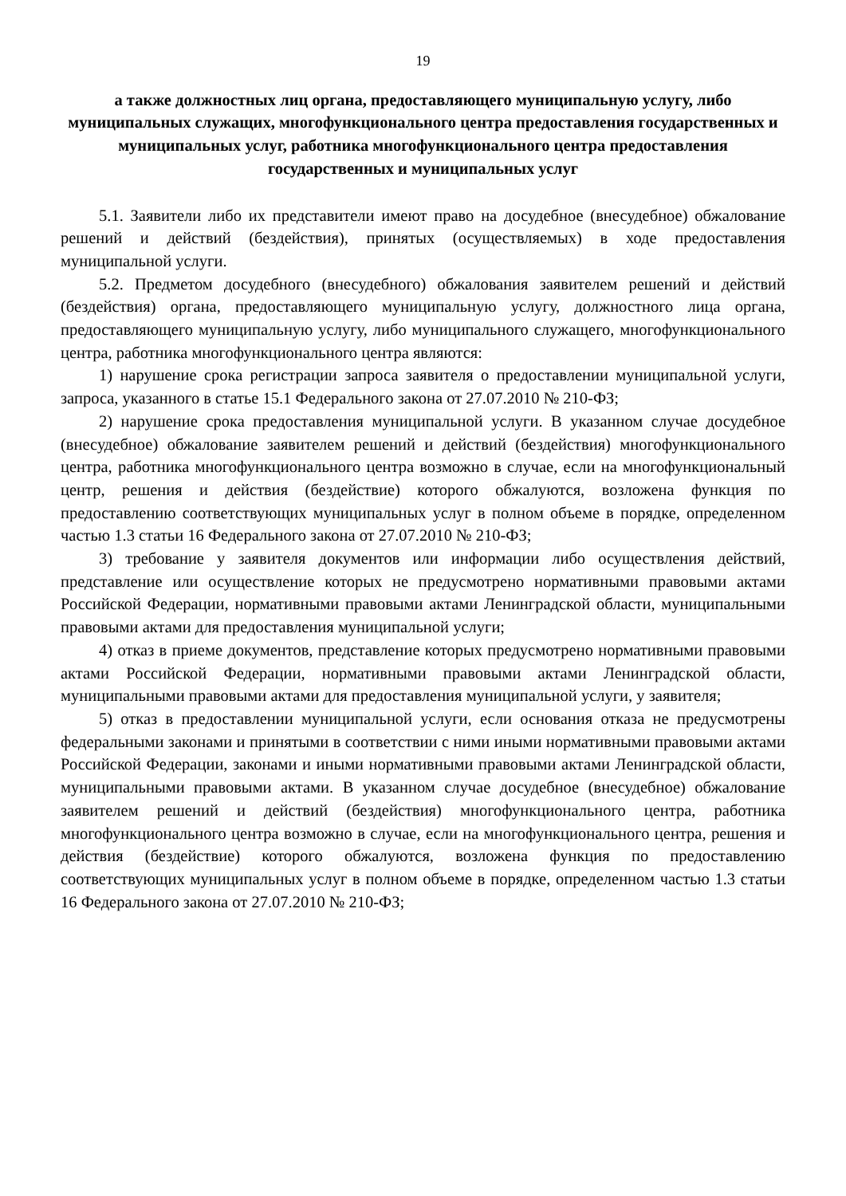19
а также должностных лиц органа, предоставляющего муниципальную услугу, либо муниципальных служащих, многофункционального центра предоставления государственных и муниципальных услуг, работника многофункционального центра предоставления государственных и муниципальных услуг
5.1. Заявители либо их представители имеют право на досудебное (внесудебное) обжалование решений и действий (бездействия), принятых (осуществляемых) в ходе предоставления муниципальной услуги.
5.2. Предметом досудебного (внесудебного) обжалования заявителем решений и действий (бездействия) органа, предоставляющего муниципальную услугу, должностного лица органа, предоставляющего муниципальную услугу, либо муниципального служащего, многофункционального центра, работника многофункционального центра являются:
1) нарушение срока регистрации запроса заявителя о предоставлении муниципальной услуги, запроса, указанного в статье 15.1 Федерального закона от 27.07.2010 № 210-ФЗ;
2) нарушение срока предоставления муниципальной услуги. В указанном случае досудебное (внесудебное) обжалование заявителем решений и действий (бездействия) многофункционального центра, работника многофункционального центра возможно в случае, если на многофункциональный центр, решения и действия (бездействие) которого обжалуются, возложена функция по предоставлению соответствующих муниципальных услуг в полном объеме в порядке, определенном частью 1.3 статьи 16 Федерального закона от 27.07.2010 № 210-ФЗ;
3) требование у заявителя документов или информации либо осуществления действий, представление или осуществление которых не предусмотрено нормативными правовыми актами Российской Федерации, нормативными правовыми актами Ленинградской области, муниципальными правовыми актами для предоставления муниципальной услуги;
4) отказ в приеме документов, представление которых предусмотрено нормативными правовыми актами Российской Федерации, нормативными правовыми актами Ленинградской области, муниципальными правовыми актами для предоставления муниципальной услуги, у заявителя;
5) отказ в предоставлении муниципальной услуги, если основания отказа не предусмотрены федеральными законами и принятыми в соответствии с ними иными нормативными правовыми актами Российской Федерации, законами и иными нормативными правовыми актами Ленинградской области, муниципальными правовыми актами. В указанном случае досудебное (внесудебное) обжалование заявителем решений и действий (бездействия) многофункционального центра, работника многофункционального центра возможно в случае, если на многофункционального центра, решения и действия (бездействие) которого обжалуются, возложена функция по предоставлению соответствующих муниципальных услуг в полном объеме в порядке, определенном частью 1.3 статьи 16 Федерального закона от 27.07.2010 № 210-ФЗ;